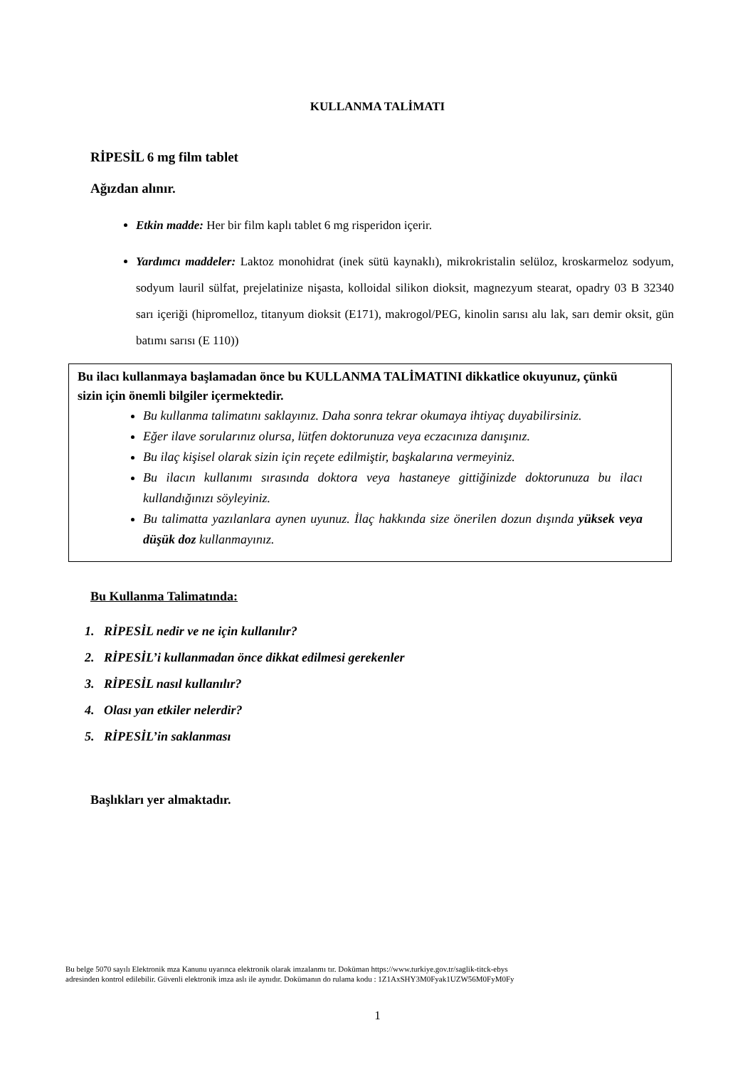KULLANMA TALİMATI
RİPESİL 6 mg film tablet
Ağızdan alınır.
Etkin madde: Her bir film kaplı tablet 6 mg risperidon içerir.
Yardımcı maddeler: Laktoz monohidrat (inek sütü kaynaklı), mikrokristalin selüloz, kroskarmeloz sodyum, sodyum lauril sülfat, prejelatinize nişasta, kolloidal silikon dioksit, magnezyum stearat, opadry 03 B 32340 sarı içeriği (hipromelloz, titanyum dioksit (E171), makrogol/PEG, kinolin sarısı alu lak, sarı demir oksit, gün batımı sarısı (E 110))
Bu ilacı kullanmaya başlamadan önce bu KULLANMA TALİMATINI dikkatlice okuyunuz, çünkü sizin için önemli bilgiler içermektedir.
Bu kullanma talimatını saklayınız. Daha sonra tekrar okumaya ihtiyaç duyabilirsiniz.
Eğer ilave sorularınız olursa, lütfen doktorunuza veya eczacınıza danışınız.
Bu ilaç kişisel olarak sizin için reçete edilmiştir, başkalarına vermeyiniz.
Bu ilacın kullanımı sırasında doktora veya hastaneye gittiğinizde doktorunuza bu ilacı kullandığınızı söyleyiniz.
Bu talimatta yazılanlara aynen uyunuz. İlaç hakkında size önerilen dozun dışında yüksek veya düşük doz kullanmayınız.
Bu Kullanma Talimatında:
1. RİPESİL nedir ve ne için kullanılır?
2. RİPESİL’i kullanmadan önce dikkat edilmesi gerekenler
3. RİPESİL nasıl kullanılır?
4. Olası yan etkiler nelerdir?
5. RİPESİL’in saklanması
Başlıkları yer almaktadır.
Bu belge 5070 sayılı Elektronik mza Kanunu uyarınca elektronik olarak imzalanmı tır. Doküman https://www.turkiye.gov.tr/saglik-titck-ebys
adresinden kontrol edilebilir. Güvenli elektronik imza aslı ile aynıdır. Dokümanın do rulama kodu : 1Z1AxSHY3M0Fyak1UZW56M0FyM0Fy
1